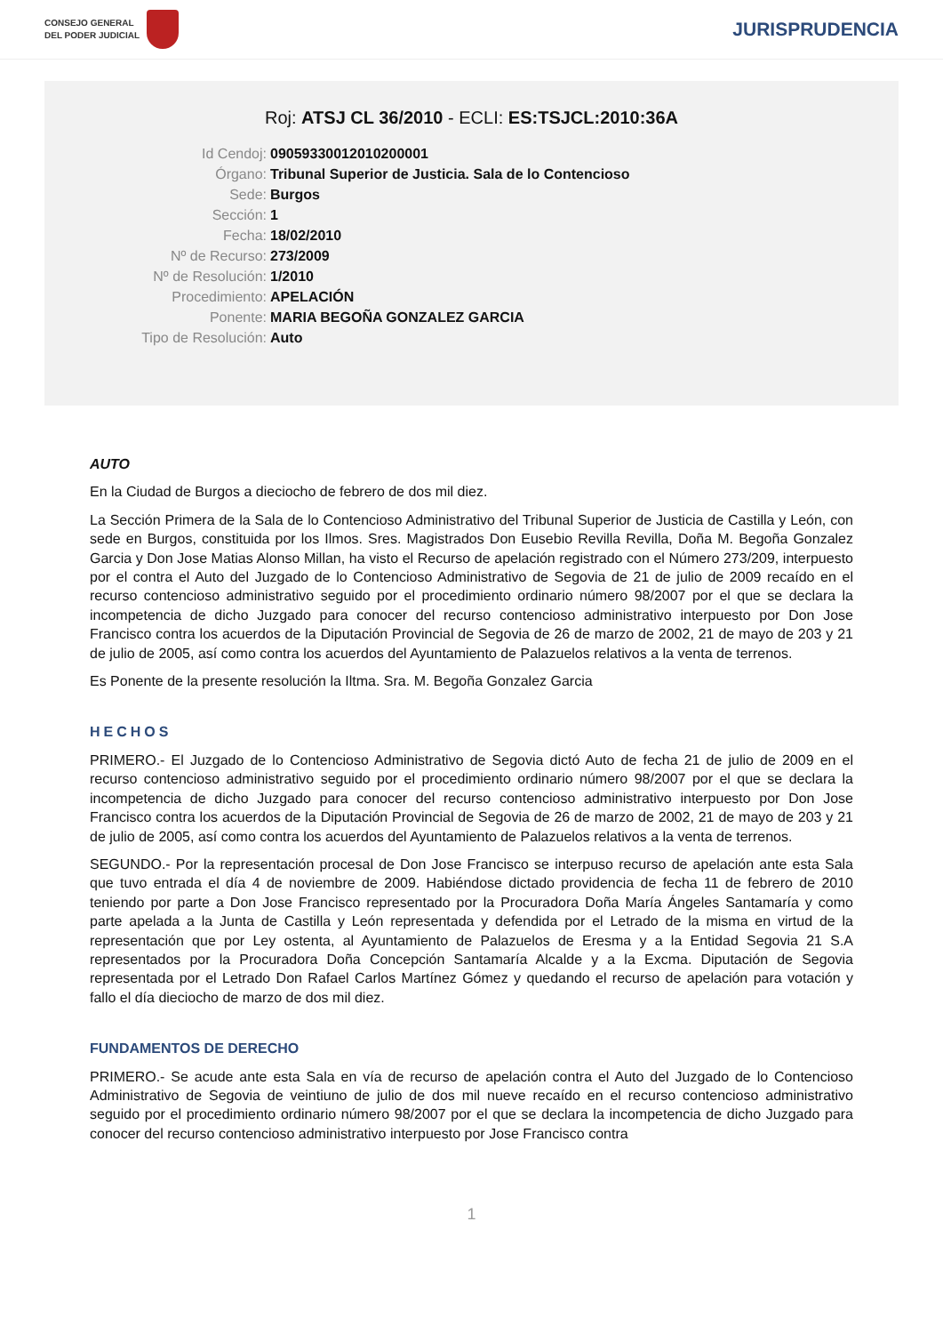CONSEJO GENERAL
DEL PODER JUDICIAL
JURISPRUDENCIA
Roj: ATSJ CL 36/2010 - ECLI: ES:TSJCL:2010:36A
Id Cendoj:
09059330012010200001
Órgano:
Tribunal Superior de Justicia. Sala de lo Contencioso
Sede:
Burgos
Sección:
1
Fecha:
18/02/2010
Nº de Recurso:
273/2009
Nº de Resolución:
1/2010
Procedimiento:
APELACIÓN
Ponente:
MARIA BEGOÑA GONZALEZ GARCIA
Tipo de Resolución:
Auto
AUTO
En la Ciudad de Burgos a dieciocho de febrero de dos mil diez.
La Sección Primera de la Sala de lo Contencioso Administrativo del Tribunal Superior de Justicia de Castilla y León, con sede en Burgos, constituida por los Ilmos. Sres. Magistrados Don Eusebio Revilla Revilla, Doña M. Begoña Gonzalez Garcia y Don Jose Matias Alonso Millan, ha visto el Recurso de apelación registrado con el Número 273/209, interpuesto por el contra el Auto del Juzgado de lo Contencioso Administrativo de Segovia de 21 de julio de 2009 recaído en el recurso contencioso administrativo seguido por el procedimiento ordinario número 98/2007 por el que se declara la incompetencia de dicho Juzgado para conocer del recurso contencioso administrativo interpuesto por Don Jose Francisco contra los acuerdos de la Diputación Provincial de Segovia de 26 de marzo de 2002, 21 de mayo de 203 y 21 de julio de 2005, así como contra los acuerdos del Ayuntamiento de Palazuelos relativos a la venta de terrenos.
Es Ponente de la presente resolución la Iltma. Sra. M. Begoña Gonzalez Garcia
HECHOS
PRIMERO.- El Juzgado de lo Contencioso Administrativo de Segovia dictó Auto de fecha 21 de julio de 2009 en el recurso contencioso administrativo seguido por el procedimiento ordinario número 98/2007 por el que se declara la incompetencia de dicho Juzgado para conocer del recurso contencioso administrativo interpuesto por Don Jose Francisco contra los acuerdos de la Diputación Provincial de Segovia de 26 de marzo de 2002, 21 de mayo de 203 y 21 de julio de 2005, así como contra los acuerdos del Ayuntamiento de Palazuelos relativos a la venta de terrenos.
SEGUNDO.- Por la representación procesal de Don Jose Francisco se interpuso recurso de apelación ante esta Sala que tuvo entrada el día 4 de noviembre de 2009. Habiéndose dictado providencia de fecha 11 de febrero de 2010 teniendo por parte a Don Jose Francisco representado por la Procuradora Doña María Ángeles Santamaría y como parte apelada a la Junta de Castilla y León representada y defendida por el Letrado de la misma en virtud de la representación que por Ley ostenta, al Ayuntamiento de Palazuelos de Eresma y a la Entidad Segovia 21 S.A representados por la Procuradora Doña Concepción Santamaría Alcalde y a la Excma. Diputación de Segovia representada por el Letrado Don Rafael Carlos Martínez Gómez y quedando el recurso de apelación para votación y fallo el día dieciocho de marzo de dos mil diez.
FUNDAMENTOS DE DERECHO
PRIMERO.- Se acude ante esta Sala en vía de recurso de apelación contra el Auto del Juzgado de lo Contencioso Administrativo de Segovia de veintiuno de julio de dos mil nueve recaído en el recurso contencioso administrativo seguido por el procedimiento ordinario número 98/2007 por el que se declara la incompetencia de dicho Juzgado para conocer del recurso contencioso administrativo interpuesto por Jose Francisco contra
1